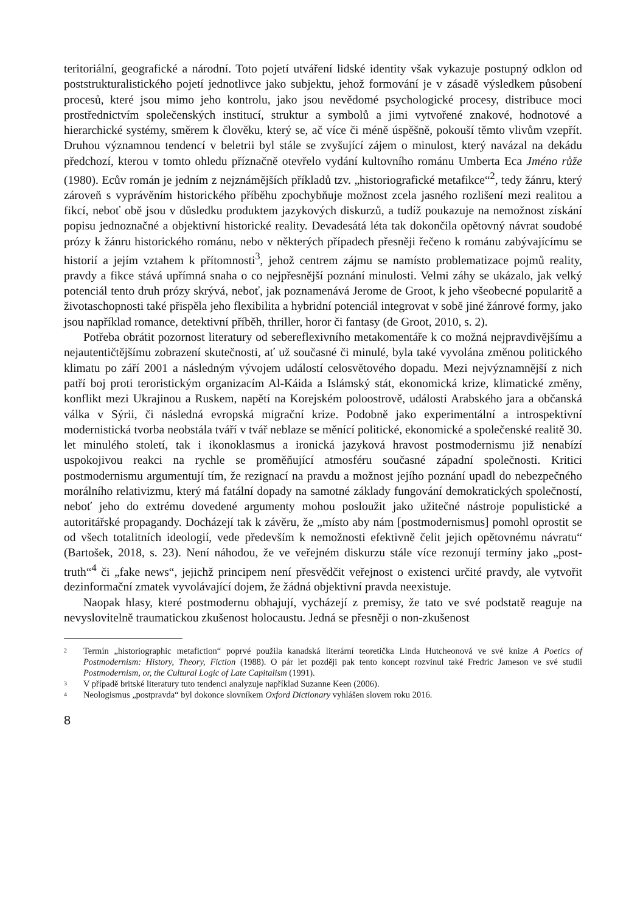teritoriální, geografické a národní. Toto pojetí utváření lidské identity však vykazuje postupný odklon od poststrukturalistického pojetí jednotlivce jako subjektu, jehož formování je v zásadě výsledkem působení procesů, které jsou mimo jeho kontrolu, jako jsou nevědomé psychologické procesy, distribuce moci prostřednictvím společenských institucí, struktur a symbolů a jimi vytvořené znakové, hodnotové a hierarchické systémy, směrem k člověku, který se, ač více či méně úspěšně, pokouší těmto vlivům vzepřít. Druhou významnou tendencí v beletrii byl stále se zvyšující zájem o minulost, který navázal na dekádu předchozí, kterou v tomto ohledu příznačně otevřelo vydání kultovního románu Umberta Eca Jméno růže (1980). Ecův román je jedním z nejznámějších příkladů tzv. „historiografické metafikce“<sup>2</sup>, tedy žánru, který zároveň s vyprávěním historického příběhu zpochybňuje možnost zcela jasného rozlišení mezi realitou a fikcí, neboť obě jsou v důsledku produktem jazykových diskurzů, a tudíž poukazuje na nemožnost získání popisu jednoznačné a objektivní historické reality. Devadesátá léta tak dokončila opětovný návrat soudobé prózy k žánru historického románu, nebo v některých případech přesněji řečeno k románu zabývajícímu se historií a jejím vztahem k přítomnosti<sup>3</sup>, jehož centrem zájmu se namísto problematizace pojmů reality, pravdy a fikce stává upřímná snaha o co nejpřesnější poznání minulosti. Velmi záhy se ukázalo, jak velký potenciál tento druh prózy skrývá, neboť, jak poznamenává Jerome de Groot, k jeho všeobecné popularitě a životaschopnosti také přispěla jeho flexibilita a hybridní potenciál integrovat v sobě jiné žánrové formy, jako jsou například romance, detektivní příběh, thriller, horor či fantasy (de Groot, 2010, s. 2).
Potřeba obrátit pozornost literatury od sebereflexivního metakomentáře k co možná nejpravdivějšímu a nejautentičtějšímu zobrazení skutečnosti, ať už současné či minulé, byla také vyvolána změnou politického klimatu po září 2001 a následným vývojem událostí celosvětového dopadu. Mezi nejvýznamnější z nich patří boj proti teroristickým organizacím Al-Káida a Islámský stát, ekonomická krize, klimatické změny, konflikt mezi Ukrajinou a Ruskem, napětí na Korejském poloostrově, události Arabského jara a občanská válka v Sýrii, či následná evropská migrační krize. Podobně jako experimentální a introspektivní modernistická tvorba neobstála tváří v tvář neblaze se měnící politické, ekonomické a společenské realitě 30. let minulého století, tak i ikonoklasmus a ironická jazyková hravost postmodernismu již nenabízí uspokojivou reakci na rychle se proměňující atmosféru současné západní společnosti. Kritici postmodernismu argumentují tím, že rezignací na pravdu a možnost jejího poznání upadl do nebezpečného morálního relativizmu, který má fatální dopady na samotné základy fungování demokratických společností, neboť jeho do extrému dovedené argumenty mohou posloužit jako užitečné nástroje populistické a autoritářské propagandy. Docházejí tak k závěru, že „místo aby nám [postmodernismus] pomohl oprostit se od všech totalitních ideologií, vede především k nemožnosti efektivně čelit jejich opětovnému návratu“ (Bartošek, 2018, s. 23). Není náhodou, že ve veřejném diskurzu stále více rezonují termíny jako „post-truth“<sup>4</sup> či „fake news“, jejichž principem není přesvědčit veřejnost o existenci určité pravdy, ale vytvořit dezinformační zmatek vyvolávající dojem, že žádná objektivní pravda neexistuje.
Naopak hlasy, které postmodernu obhajují, vycházejí z premisy, že tato ve své podstatě reaguje na nevyslovitelně traumatickou zkušenost holocaustu. Jedná se přesněji o non-zkušenost
2 Termín „historiographic metafiction“ poprvé použila kanadská literární teoretička Linda Hutcheonová ve své knize A Poetics of Postmodernism: History, Theory, Fiction (1988). O pár let později pak tento koncept rozvinul také Fredric Jameson ve své studii Postmodernism, or, the Cultural Logic of Late Capitalism (1991).
3 V případě britské literatury tuto tendenci analyzuje například Suzanne Keen (2006).
4 Neologismus „postpravda“ byl dokonce slovníkem Oxford Dictionary vyhlášen slovem roku 2016.
8